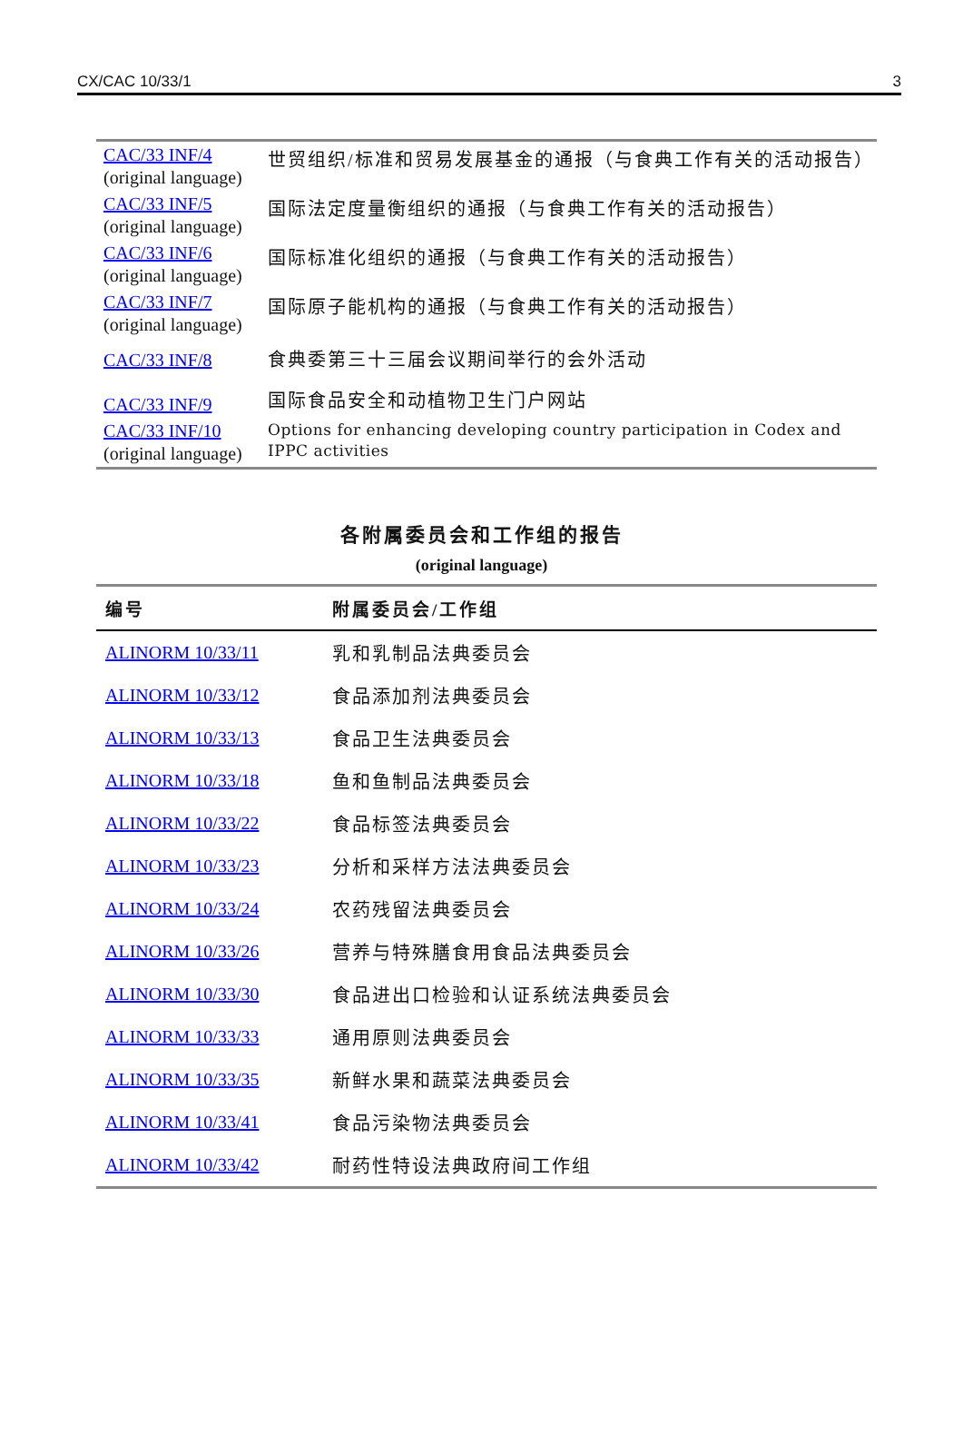CX/CAC 10/33/1 3
| CAC/33 INF/4 (original language) | 世贸组织/标准和贸易发展基金的通报（与食典工作有关的活动报告） |
| CAC/33 INF/5 (original language) | 国际法定度量衡组织的通报（与食典工作有关的活动报告） |
| CAC/33 INF/6 (original language) | 国际标准化组织的通报（与食典工作有关的活动报告） |
| CAC/33 INF/7 (original language) | 国际原子能机构的通报（与食典工作有关的活动报告） |
| CAC/33 INF/8 | 食典委第三十三届会议期间举行的会外活动 |
| CAC/33 INF/9 | 国际食品安全和动植物卫生门户网站 |
| CAC/33 INF/10 (original language) | Options for enhancing developing country participation in Codex and IPPC activities |
各附属委员会和工作组的报告
(original language)
| 编号 | 附属委员会/工作组 |
| --- | --- |
| ALINORM 10/33/11 | 乳和乳制品法典委员会 |
| ALINORM 10/33/12 | 食品添加剂法典委员会 |
| ALINORM 10/33/13 | 食品卫生法典委员会 |
| ALINORM 10/33/18 | 鱼和鱼制品法典委员会 |
| ALINORM 10/33/22 | 食品标签法典委员会 |
| ALINORM 10/33/23 | 分析和采样方法法典委员会 |
| ALINORM 10/33/24 | 农药残留法典委员会 |
| ALINORM 10/33/26 | 营养与特殊膳食用食品法典委员会 |
| ALINORM 10/33/30 | 食品进出口检验和认证系统法典委员会 |
| ALINORM 10/33/33 | 通用原则法典委员会 |
| ALINORM 10/33/35 | 新鲜水果和蔬菜法典委员会 |
| ALINORM 10/33/41 | 食品污染物法典委员会 |
| ALINORM 10/33/42 | 耐药性特设法典政府间工作组 |